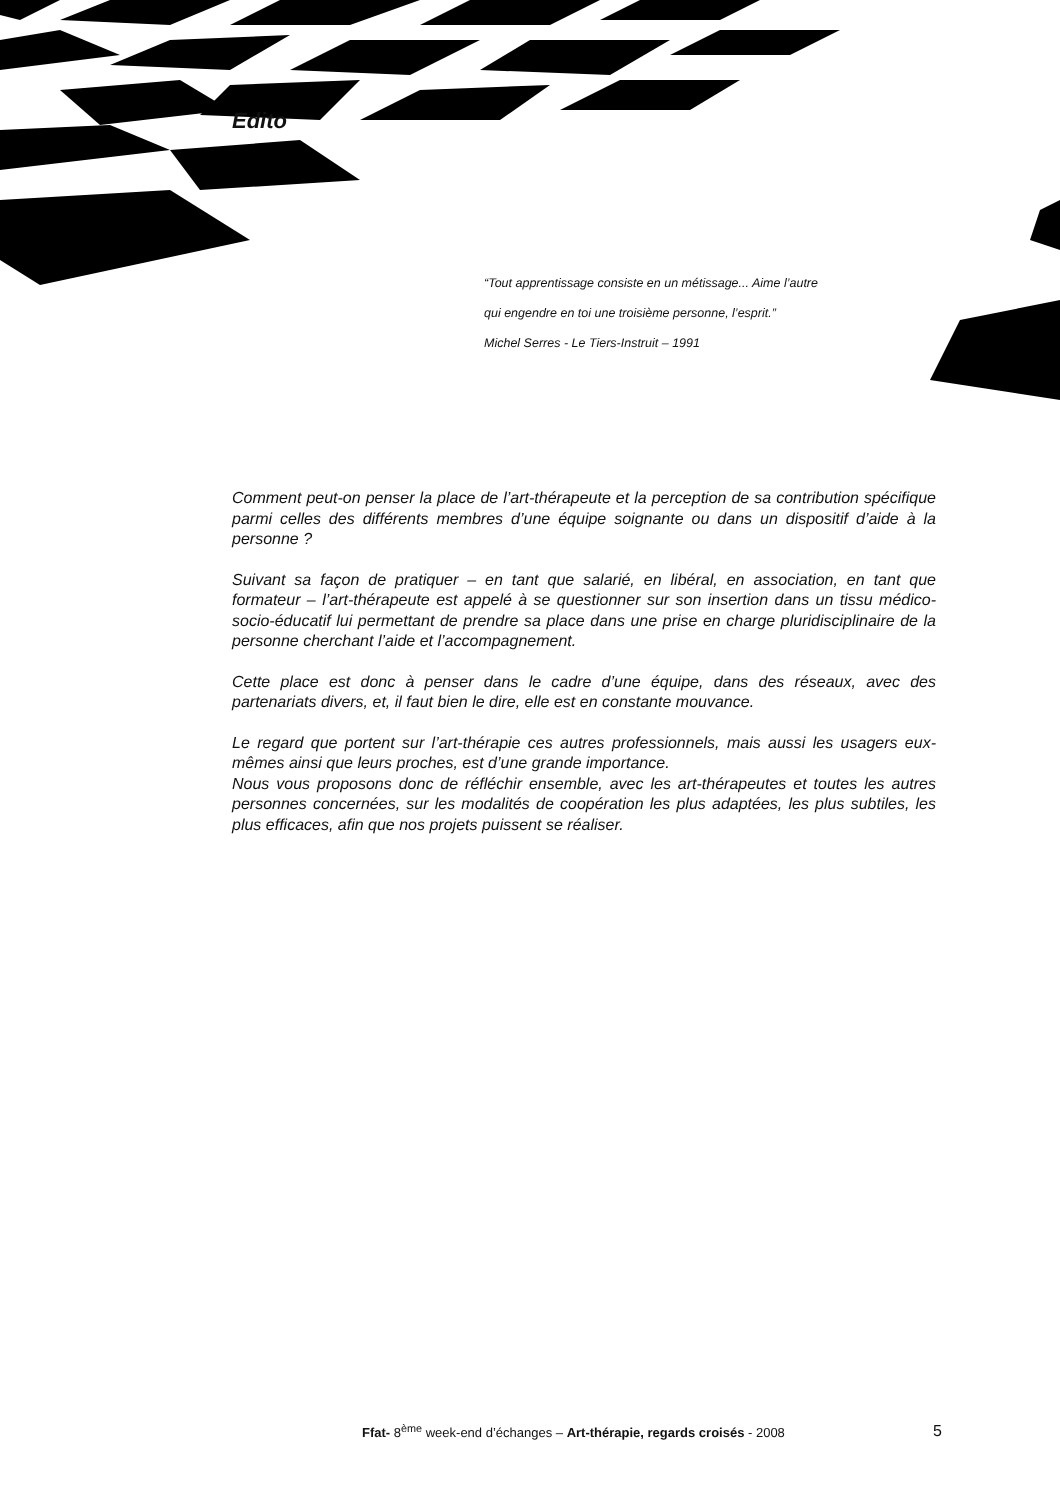Edito
“Tout apprentissage consiste en un métissage... Aime l’autre
qui engendre en toi une troisième personne, l’esprit.”
Michel Serres - Le Tiers-Instruit – 1991
Comment peut-on penser la place de l’art-thérapeute et la perception de sa contribution spécifique parmi celles des différents membres d’une équipe soignante ou dans un dispositif d’aide à la personne ?
Suivant sa façon de pratiquer – en tant que salarié, en libéral, en association, en tant que formateur – l’art-thérapeute est appelé à se questionner sur son insertion dans un tissu médico-socio-éducatif lui permettant de prendre sa place dans une prise en charge pluridisciplinaire de la personne cherchant l’aide et l’accompagnement.
Cette place est donc à penser dans le cadre d’une équipe, dans des réseaux, avec des partenariats divers, et, il faut bien le dire, elle est en constante mouvance.
Le regard que portent sur l’art-thérapie ces autres professionnels, mais aussi les usagers eux-mêmes ainsi que leurs proches, est d’une grande importance.
Nous vous proposons donc de réfléchir ensemble, avec les art-thérapeutes et toutes les autres personnes concernées, sur les modalités de coopération les plus adaptées, les plus subtiles, les plus efficaces, afin que nos projets puissent se réaliser.
Ffat- 8<sup>ème</sup> week-end d’échanges – Art-thérapie, regards croisés - 2008 5